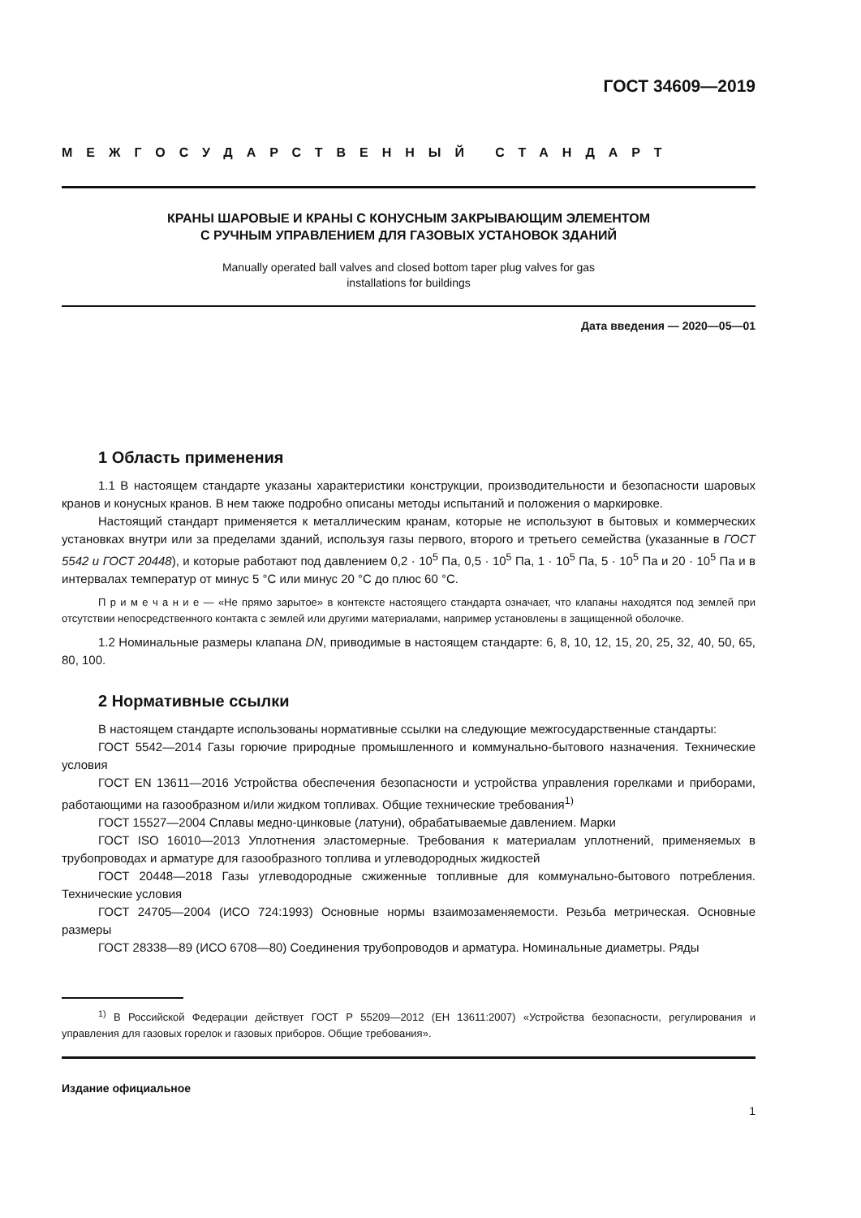ГОСТ 34609—2019
МЕЖГОСУДАРСТВЕННЫЙ СТАНДАРТ
КРАНЫ ШАРОВЫЕ И КРАНЫ С КОНУСНЫМ ЗАКРЫВАЮЩИМ ЭЛЕМЕНТОМ
С РУЧНЫМ УПРАВЛЕНИЕМ ДЛЯ ГАЗОВЫХ УСТАНОВОК ЗДАНИЙ
Manually operated ball valves and closed bottom taper plug valves for gas
installations for buildings
Дата введения — 2020—05—01
1 Область применения
1.1 В настоящем стандарте указаны характеристики конструкции, производительности и безопасности шаровых кранов и конусных кранов. В нем также подробно описаны методы испытаний и положения о маркировке.
Настоящий стандарт применяется к металлическим кранам, которые не используют в бытовых и коммерческих установках внутри или за пределами зданий, используя газы первого, второго и третьего семейства (указанные в ГОСТ 5542 и ГОСТ 20448), и которые работают под давлением 0,2 · 10<sup>5</sup> Па, 0,5 · 10<sup>5</sup> Па, 1 · 10<sup>5</sup> Па, 5 · 10<sup>5</sup> Па и 20 · 10<sup>5</sup> Па и в интервалах температур от минус 5 °С или минус 20 °С до плюс 60 °С.
П р и м е ч а н и е — «Не прямо зарытое» в контексте настоящего стандарта означает, что клапаны находятся под землей при отсутствии непосредственного контакта с землей или другими материалами, например установлены в защищенной оболочке.
1.2 Номинальные размеры клапана DN, приводимые в настоящем стандарте: 6, 8, 10, 12, 15, 20, 25, 32, 40, 50, 65, 80, 100.
2 Нормативные ссылки
В настоящем стандарте использованы нормативные ссылки на следующие межгосударственные стандарты:
ГОСТ 5542—2014 Газы горючие природные промышленного и коммунально-бытового назначения. Технические условия
ГОСТ EN 13611—2016 Устройства обеспечения безопасности и устройства управления горелками и приборами, работающими на газообразном и/или жидком топливах. Общие технические требования<sup>1)</sup>
ГОСТ 15527—2004 Сплавы медно-цинковые (латуни), обрабатываемые давлением. Марки
ГОСТ ISO 16010—2013 Уплотнения эластомерные. Требования к материалам уплотнений, применяемых в трубопроводах и арматуре для газообразного топлива и углеводородных жидкостей
ГОСТ 20448—2018 Газы углеводородные сжиженные топливные для коммунально-бытового потребления. Технические условия
ГОСТ 24705—2004 (ИСО 724:1993) Основные нормы взаимозаменяемости. Резьба метрическая. Основные размеры
ГОСТ 28338—89 (ИСО 6708—80) Соединения трубопроводов и арматура. Номинальные диаметры. Ряды
<sup>1)</sup> В Российской Федерации действует ГОСТ Р 55209—2012 (ЕН 13611:2007) «Устройства безопасности, регулирования и управления для газовых горелок и газовых приборов. Общие требования».
Издание официальное
1